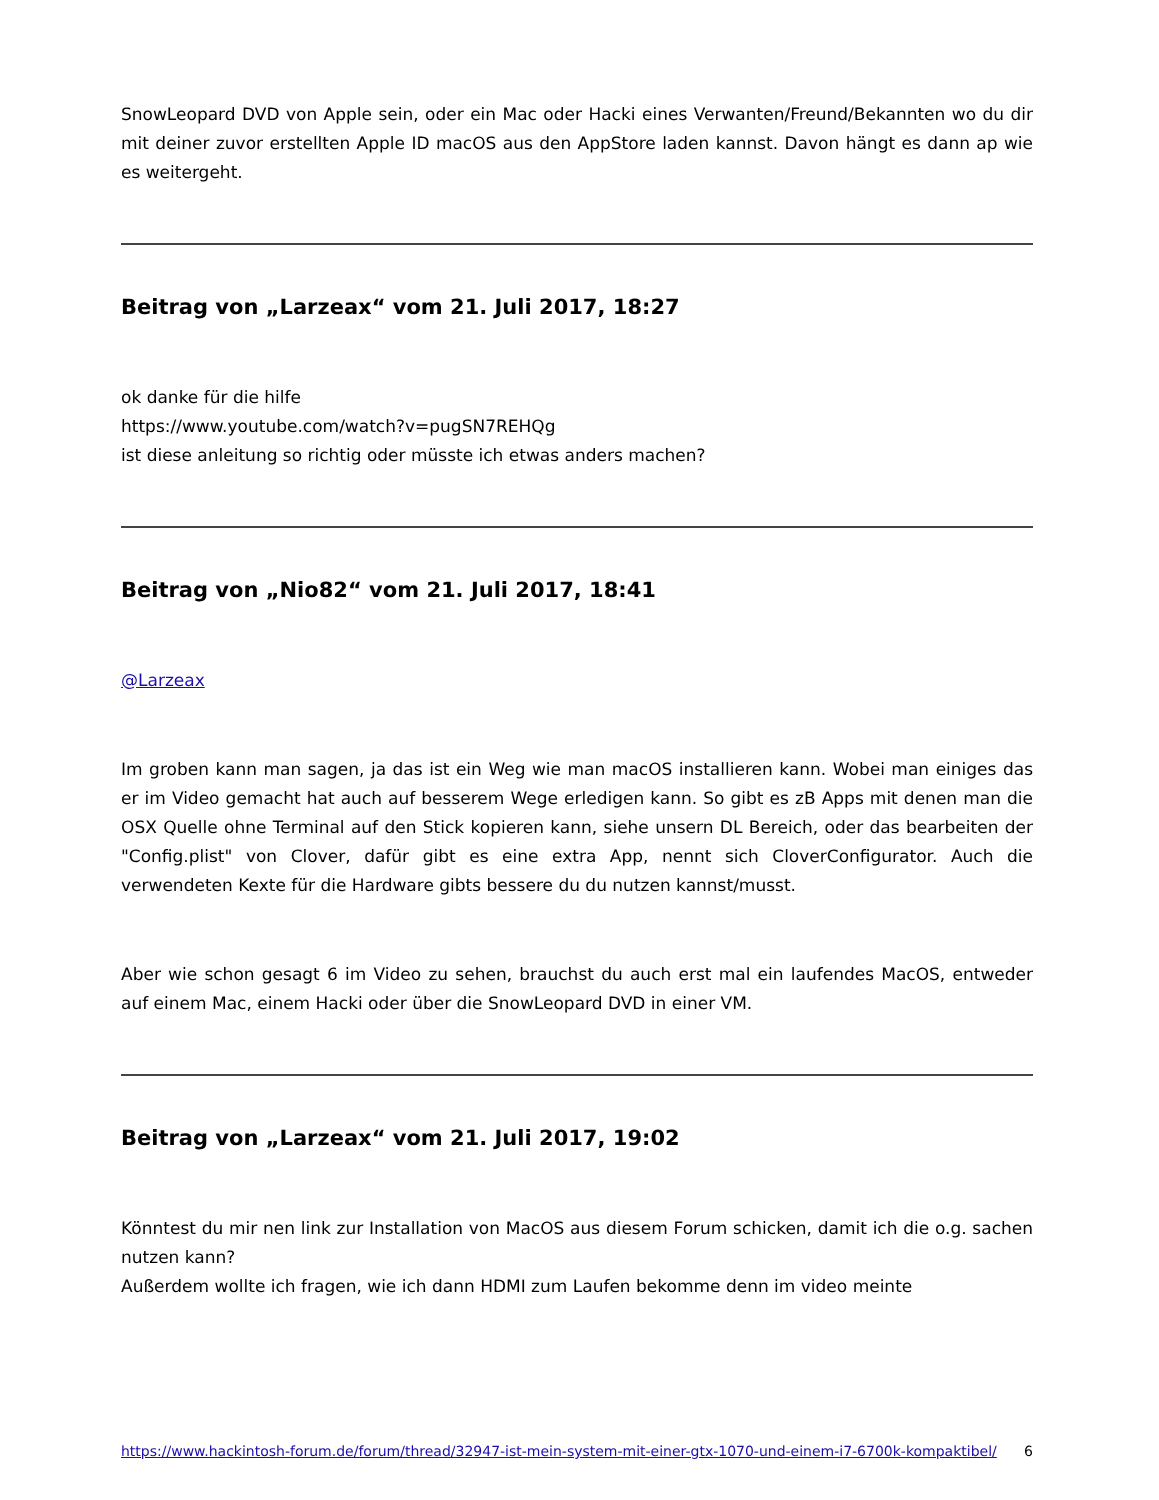SnowLeopard DVD von Apple sein, oder ein Mac oder Hacki eines Verwanten/Freund/Bekannten wo du dir mit deiner zuvor erstellten Apple ID macOS aus den AppStore laden kannst. Davon hängt es dann ap wie es weitergeht.
Beitrag von „Larzeax“ vom 21. Juli 2017, 18:27
ok danke für die hilfe
https://www.youtube.com/watch?v=pugSN7REHQg
ist diese anleitung so richtig oder müsste ich etwas anders machen?
Beitrag von „Nio82“ vom 21. Juli 2017, 18:41
@Larzeax
Im groben kann man sagen, ja das ist ein Weg wie man macOS installieren kann. Wobei man einiges das er im Video gemacht hat auch auf besserem Wege erledigen kann. So gibt es zB Apps mit denen man die OSX Quelle ohne Terminal auf den Stick kopieren kann, siehe unsern DL Bereich, oder das bearbeiten der "Config.plist" von Clover, dafür gibt es eine extra App, nennt sich CloverConfigurator. Auch die verwendeten Kexte für die Hardware gibts bessere du du nutzen kannst/musst.
Aber wie schon gesagt 6 im Video zu sehen, brauchst du auch erst mal ein laufendes MacOS, entweder auf einem Mac, einem Hacki oder über die SnowLeopard DVD in einer VM.
Beitrag von „Larzeax“ vom 21. Juli 2017, 19:02
Könntest du mir nen link zur Installation von MacOS aus diesem Forum schicken, damit ich die o.g. sachen nutzen kann?
Außerdem wollte ich fragen, wie ich dann HDMI zum Laufen bekomme denn im video meinte
https://www.hackintosh-forum.de/forum/thread/32947-ist-mein-system-mit-einer-gtx-1070-und-einem-i7-6700k-kompaktibel/ 6